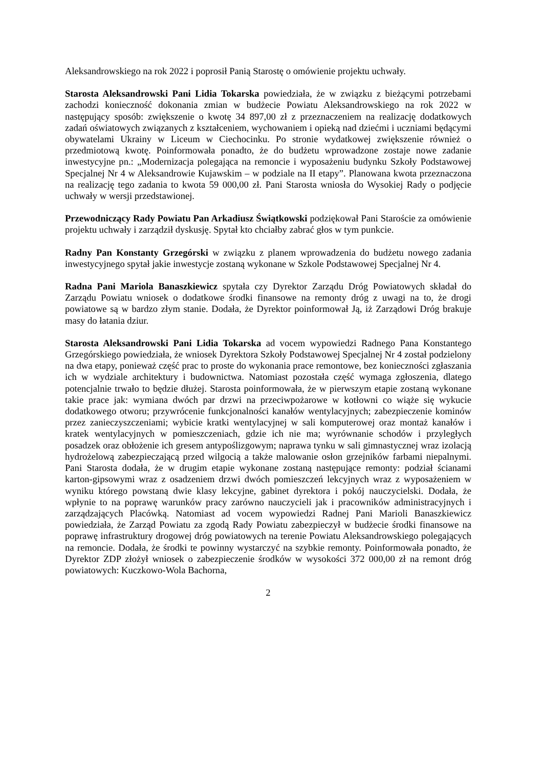Aleksandrowskiego na rok 2022 i poprosił Panią Starostę o omówienie projektu uchwały.
Starosta Aleksandrowski Pani Lidia Tokarska powiedziała, że w związku z bieżącymi potrzebami zachodzi konieczność dokonania zmian w budżecie Powiatu Aleksandrowskiego na rok 2022 w następujący sposób: zwiększenie o kwotę 34 897,00 zł z przeznaczeniem na realizację dodatkowych zadań oświatowych związanych z kształceniem, wychowaniem i opieką nad dziećmi i uczniami będącymi obywatelami Ukrainy w Liceum w Ciechocinku. Po stronie wydatkowej zwiększenie również o przedmiotową kwotę. Poinformowała ponadto, że do budżetu wprowadzone zostaje nowe zadanie inwestycyjne pn.: „Modernizacja polegająca na remoncie i wyposażeniu budynku Szkoły Podstawowej Specjalnej Nr 4 w Aleksandrowie Kujawskim – w podziale na II etapy”. Planowana kwota przeznaczona na realizację tego zadania to kwota 59 000,00 zł. Pani Starosta wniosła do Wysokiej Rady o podjęcie uchwały w wersji przedstawionej.
Przewodniczący Rady Powiatu Pan Arkadiusz Świątkowski podziękował Pani Staroście za omówienie projektu uchwały i zarządził dyskusję. Spytał kto chciałby zabrać głos w tym punkcie.
Radny Pan Konstanty Grzegórski w związku z planem wprowadzenia do budżetu nowego zadania inwestycyjnego spytał jakie inwestycje zostaną wykonane w Szkole Podstawowej Specjalnej Nr 4.
Radna Pani Mariola Banaszkiewicz spytała czy Dyrektor Zarządu Dróg Powiatowych składał do Zarządu Powiatu wniosek o dodatkowe środki finansowe na remonty dróg z uwagi na to, że drogi powiatowe są w bardzo złym stanie. Dodała, że Dyrektor poinformował Ją, iż Zarządowi Dróg brakuje masy do łatania dziur.
Starosta Aleksandrowski Pani Lidia Tokarska ad vocem wypowiedzi Radnego Pana Konstantego Grzegórskiego powiedziała, że wniosek Dyrektora Szkoły Podstawowej Specjalnej Nr 4 został podzielony na dwa etapy, ponieważ część prac to proste do wykonania prace remontowe, bez konieczności zgłaszania ich w wydziale architektury i budownictwa. Natomiast pozostała część wymaga zgłoszenia, dlatego potencjalnie trwało to będzie dłużej. Starosta poinformowała, że w pierwszym etapie zostaną wykonane takie prace jak: wymiana dwóch par drzwi na przeciwpożarowe w kotłowni co wiąże się wykucie dodatkowego otworu; przywrócenie funkcjonalności kanałów wentylacyjnych; zabezpieczenie kominów przez zanieczyszczeniami; wybicie kratki wentylacyjnej w sali komputerowej oraz montaż kanałów i kratek wentylacyjnych w pomieszczeniach, gdzie ich nie ma; wyrównanie schodów i przyległych posadzek oraz obłożenie ich gresem antypoślizgowym; naprawa tynku w sali gimnastycznej wraz izolacją hydrożelową zabezpieczającą przed wilgocią a także malowanie osłon grzejników farbami niepalnymi. Pani Starosta dodała, że w drugim etapie wykonane zostaną następujące remonty: podział ścianami karton-gipsowymi wraz z osadzeniem drzwi dwóch pomieszczeń lekcyjnych wraz z wyposażeniem w wyniku którego powstaną dwie klasy lekcyjne, gabinet dyrektora i pokój nauczycielski. Dodała, że wpłynie to na poprawę warunków pracy zarówno nauczycieli jak i pracowników administracyjnych i zarządzających Placówką. Natomiast ad vocem wypowiedzi Radnej Pani Marioli Banaszkiewicz powiedziała, że Zarząd Powiatu za zgodą Rady Powiatu zabezpieczył w budżecie środki finansowe na poprawę infrastruktury drogowej dróg powiatowych na terenie Powiatu Aleksandrowskiego polegających na remoncie. Dodała, że środki te powinny wystarczyć na szybkie remonty. Poinformowała ponadto, że Dyrektor ZDP złożył wniosek o zabezpieczenie środków w wysokości 372 000,00 zł na remont dróg powiatowych: Kuczkowo-Wola Bachorna,
2